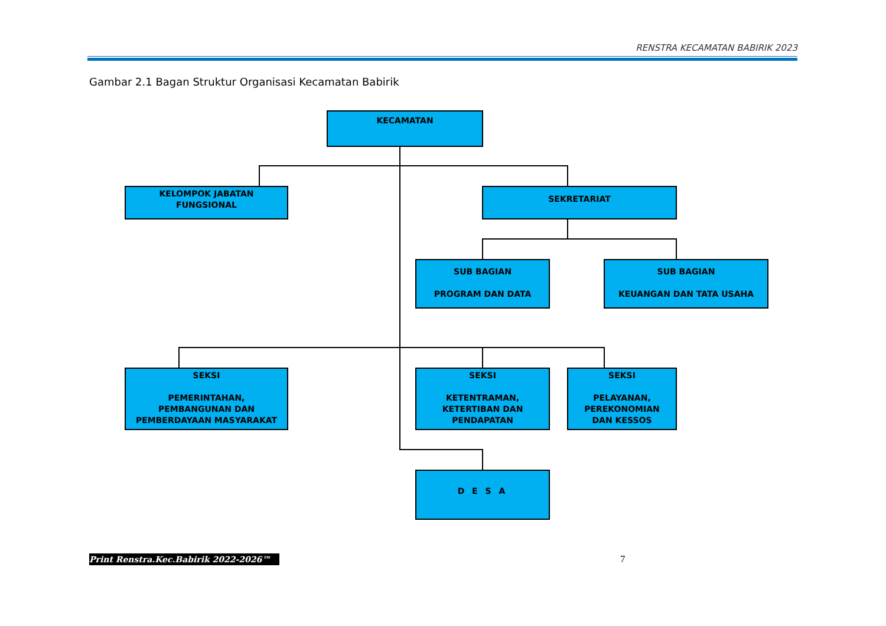RENSTRA KECAMATAN BABIRIK 2023
Gambar 2.1 Bagan Struktur Organisasi Kecamatan Babirik
KECAMATAN
KELOMPOK JABATAN
FUNGSIONAL
SEKRETARIAT
SUB BAGIAN
PROGRAM DAN DATA
SUB BAGIAN
KEUANGAN DAN TATA USAHA
SEKSI
PEMERINTAHAN,
PEMBANGUNAN DAN
PEMBERDAYAAN MASYARAKAT
SEKSI
KETENTRAMAN,
KETERTIBAN DAN
PENDAPATAN
SEKSI
PELAYANAN,
PEREKONOMIAN
DAN KESSOS
D E S A
Print Renstra.Kec.Babirik 2022-2026™
7